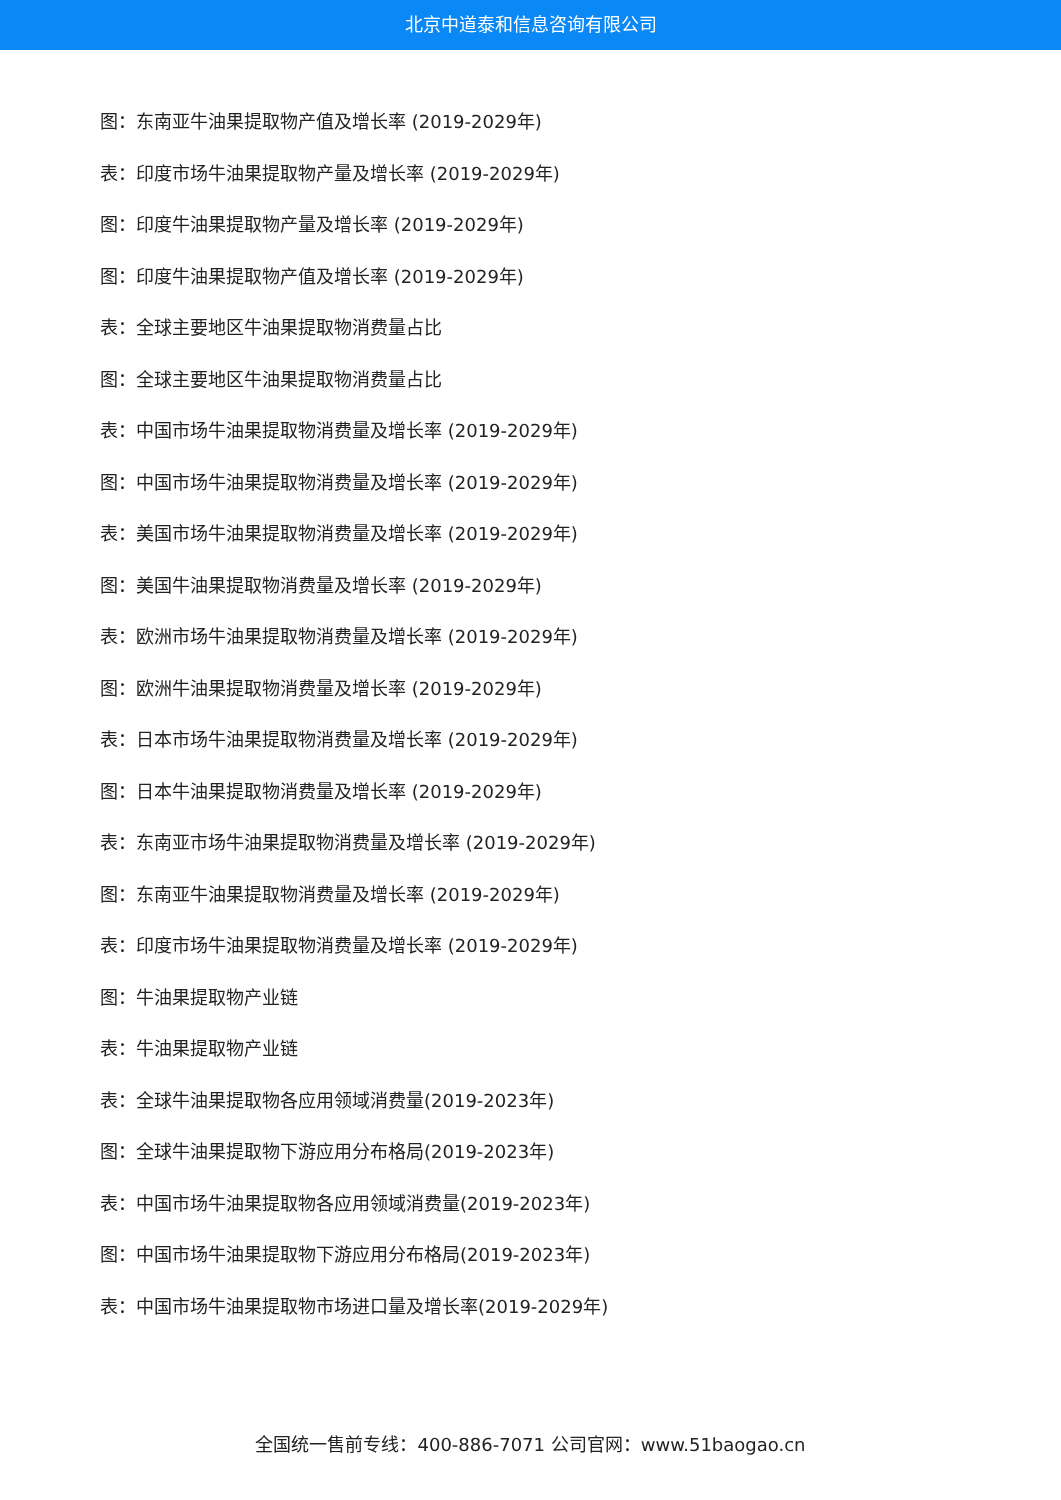北京中道泰和信息咨询有限公司
图：东南亚牛油果提取物产值及增长率 (2019-2029年)
表：印度市场牛油果提取物产量及增长率 (2019-2029年)
图：印度牛油果提取物产量及增长率 (2019-2029年)
图：印度牛油果提取物产值及增长率 (2019-2029年)
表：全球主要地区牛油果提取物消费量占比
图：全球主要地区牛油果提取物消费量占比
表：中国市场牛油果提取物消费量及增长率 (2019-2029年)
图：中国市场牛油果提取物消费量及增长率 (2019-2029年)
表：美国市场牛油果提取物消费量及增长率 (2019-2029年)
图：美国牛油果提取物消费量及增长率 (2019-2029年)
表：欧洲市场牛油果提取物消费量及增长率 (2019-2029年)
图：欧洲牛油果提取物消费量及增长率 (2019-2029年)
表：日本市场牛油果提取物消费量及增长率 (2019-2029年)
图：日本牛油果提取物消费量及增长率 (2019-2029年)
表：东南亚市场牛油果提取物消费量及增长率 (2019-2029年)
图：东南亚牛油果提取物消费量及增长率 (2019-2029年)
表：印度市场牛油果提取物消费量及增长率 (2019-2029年)
图：牛油果提取物产业链
表：牛油果提取物产业链
表：全球牛油果提取物各应用领域消费量(2019-2023年)
图：全球牛油果提取物下游应用分布格局(2019-2023年)
表：中国市场牛油果提取物各应用领域消费量(2019-2023年)
图：中国市场牛油果提取物下游应用分布格局(2019-2023年)
表：中国市场牛油果提取物市场进口量及增长率(2019-2029年)
全国统一售前专线：400-886-7071 公司官网：www.51baogao.cn